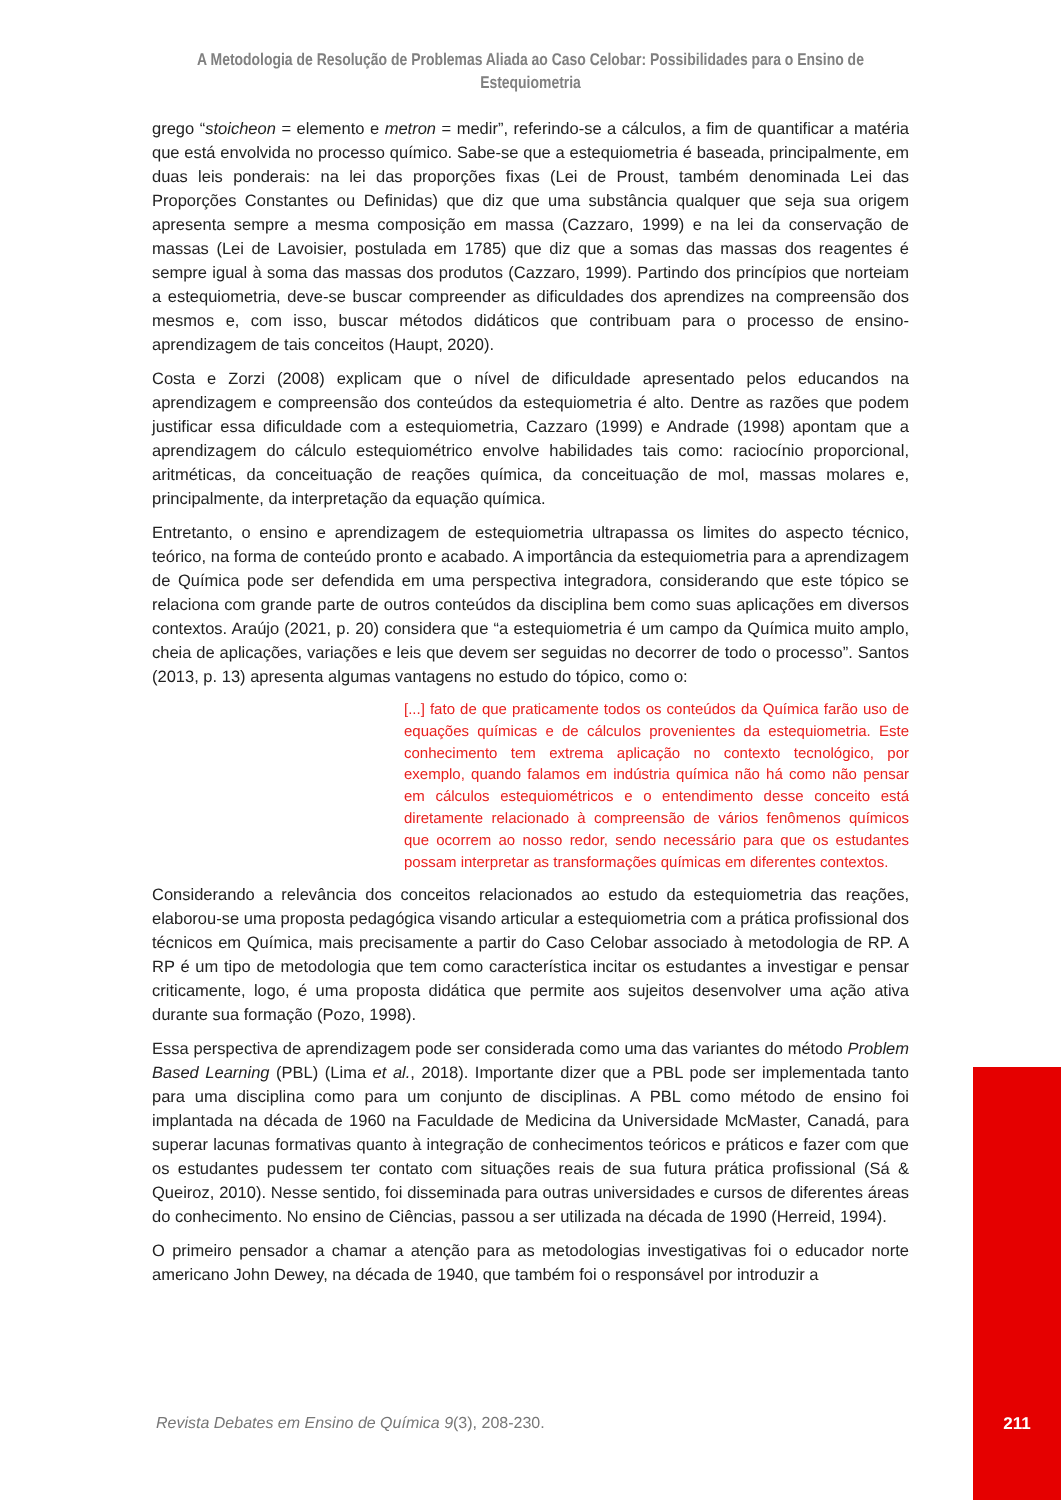A Metodologia de Resolução de Problemas Aliada ao Caso Celobar: Possibilidades para o Ensino de Estequiometria
grego “stoicheon = elemento e metron = medir”, referindo-se a cálculos, a fim de quantificar a matéria que está envolvida no processo químico. Sabe-se que a estequiometria é baseada, principalmente, em duas leis ponderais: na lei das proporções fixas (Lei de Proust, também denominada Lei das Proporções Constantes ou Definidas) que diz que uma substância qualquer que seja sua origem apresenta sempre a mesma composição em massa (Cazzaro, 1999) e na lei da conservação de massas (Lei de Lavoisier, postulada em 1785) que diz que a somas das massas dos reagentes é sempre igual à soma das massas dos produtos (Cazzaro, 1999). Partindo dos princípios que norteiam a estequiometria, deve-se buscar compreender as dificuldades dos aprendizes na compreensão dos mesmos e, com isso, buscar métodos didáticos que contribuam para o processo de ensino-aprendizagem de tais conceitos (Haupt, 2020).
Costa e Zorzi (2008) explicam que o nível de dificuldade apresentado pelos educandos na aprendizagem e compreensão dos conteúdos da estequiometria é alto. Dentre as razões que podem justificar essa dificuldade com a estequiometria, Cazzaro (1999) e Andrade (1998) apontam que a aprendizagem do cálculo estequiométrico envolve habilidades tais como: raciocínio proporcional, aritméticas, da conceituação de reações química, da conceituação de mol, massas molares e, principalmente, da interpretação da equação química.
Entretanto, o ensino e aprendizagem de estequiometria ultrapassa os limites do aspecto técnico, teórico, na forma de conteúdo pronto e acabado. A importância da estequiometria para a aprendizagem de Química pode ser defendida em uma perspectiva integradora, considerando que este tópico se relaciona com grande parte de outros conteúdos da disciplina bem como suas aplicações em diversos contextos. Araújo (2021, p. 20) considera que “a estequiometria é um campo da Química muito amplo, cheia de aplicações, variações e leis que devem ser seguidas no decorrer de todo o processo”. Santos (2013, p. 13) apresenta algumas vantagens no estudo do tópico, como o:
[...] fato de que praticamente todos os conteúdos da Química farão uso de equações químicas e de cálculos provenientes da estequiometria. Este conhecimento tem extrema aplicação no contexto tecnológico, por exemplo, quando falamos em indústria química não há como não pensar em cálculos estequiométricos e o entendimento desse conceito está diretamente relacionado à compreensão de vários fenômenos químicos que ocorrem ao nosso redor, sendo necessário para que os estudantes possam interpretar as transformações químicas em diferentes contextos.
Considerando a relevância dos conceitos relacionados ao estudo da estequiometria das reações, elaborou-se uma proposta pedagógica visando articular a estequiometria com a prática profissional dos técnicos em Química, mais precisamente a partir do Caso Celobar associado à metodologia de RP. A RP é um tipo de metodologia que tem como característica incitar os estudantes a investigar e pensar criticamente, logo, é uma proposta didática que permite aos sujeitos desenvolver uma ação ativa durante sua formação (Pozo, 1998).
Essa perspectiva de aprendizagem pode ser considerada como uma das variantes do método Problem Based Learning (PBL) (Lima et al., 2018). Importante dizer que a PBL pode ser implementada tanto para uma disciplina como para um conjunto de disciplinas. A PBL como método de ensino foi implantada na década de 1960 na Faculdade de Medicina da Universidade McMaster, Canadá, para superar lacunas formativas quanto à integração de conhecimentos teóricos e práticos e fazer com que os estudantes pudessem ter contato com situações reais de sua futura prática profissional (Sá & Queiroz, 2010). Nesse sentido, foi disseminada para outras universidades e cursos de diferentes áreas do conhecimento. No ensino de Ciências, passou a ser utilizada na década de 1990 (Herreid, 1994).
O primeiro pensador a chamar a atenção para as metodologias investigativas foi o educador norte americano John Dewey, na década de 1940, que também foi o responsável por introduzir a
Revista Debates em Ensino de Química 9(3), 208-230.
211